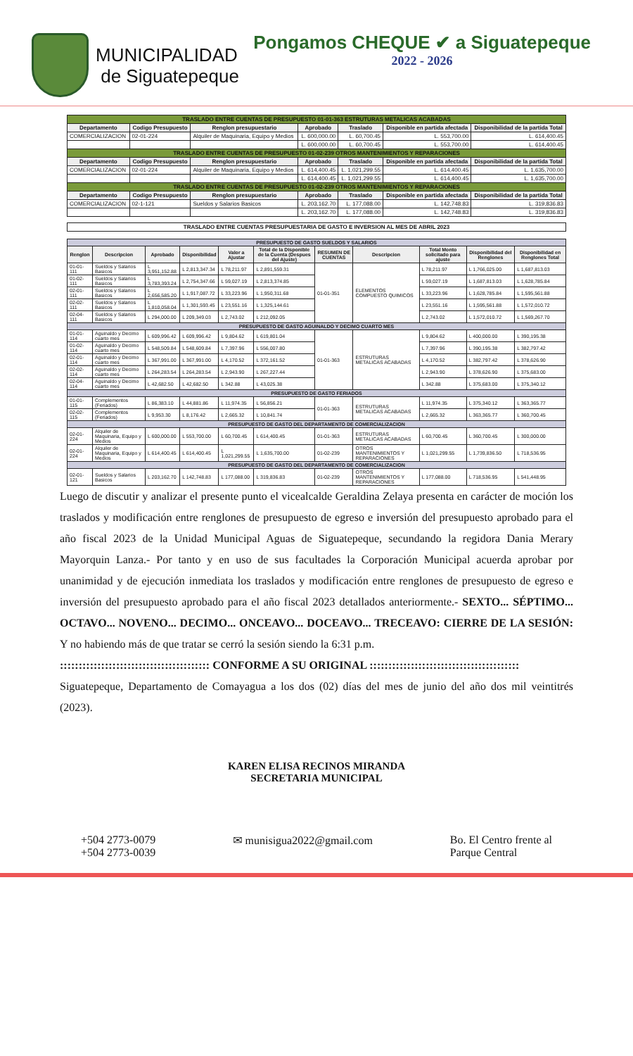MUNICIPALIDAD
de Siguatepeque
Pongamos CHEQUE ✔ a Siguatepeque
2022 - 2026
| TRASLADO ENTRE CUENTAS DE PRESUPUESTO 01-01-363 ESTRUTURAS METALICAS ACABADAS | | | | | | |
| Departamento | Codigo Presupuesto | Renglon presupuestario | Aprobado | Traslado | Disponible en partida afectada | Disponibilidad de la partida Total |
| COMERCIALIZACION | 02-01-224 | Alquiler de Maquinaria, Equipo y Medios | L. 600,000.00 | L. 60,700.45 | L. 553,700.00 | L. 614,400.45 |
| | | | L. 600,000.00 | L. 60,700.45 | L. 553,700.00 | L. 614,400.45 |
| TRASLADO ENTRE CUENTAS DE PRESUPUESTO 01-02-239 OTROS MANTENIMIENTOS Y REPARACIONES | | | | | | |
| Departamento | Codigo Presupuesto | Renglon presupuestario | Aprobado | Traslado | Disponible en partida afectada | Disponibilidad de la partida Total |
| COMERCIALIZACION | 02-01-224 | Alquiler de Maquinaria, Equipo y Medios | L. 614,400.45 | L. 1,021,299.55 | L. 614,400.45 | L. 1,635,700.00 |
| | | | L. 614,400.45 | L. 1,021,299.55 | L. 614,400.45 | L. 1,635,700.00 |
| TRASLADO ENTRE CUENTAS DE PRESUPUESTO 01-02-239 OTROS MANTENIMIENTOS Y REPARACIONES | | | | | | |
| Departamento | Codigo Presupuesto | Renglon presupuestario | Aprobado | Traslado | Disponible en partida afectada | Disponibilidad de la partida Total |
| COMERCIALIZACION | 02-1-121 | Sueldos y Salarios Basicos | L. 203,162.70 | L. 177,088.00 | L. 142,748.83 | L. 319,836.83 |
| | | | L. 203,162.70 | L. 177,088.00 | L. 142,748.83 | L. 319,836.83 |
| TRASLADO ENTRE CUENTAS PRESUPUESTARIA DE GASTO E INVERSION AL MES DE ABRIL 2023 |
| PRESUPUESTO DE GASTO SUELDOS Y SALARIOS | | | | | | | | | | |
| Renglon | Descripcion | Aprobado | Disponibilidad | Valor a Ajustar | Total de la Disponible de la Cuenta (Despues del Ajuste) | RESUMEN DE CUENTAS | Descripcion | Total Monto solicitado para ajuste | Disponibilidad del Renglones | Disponibilidad en Renglones Total |
| 01-01-111 | Sueldos y Salarios Basicos | L 3,951,152.88 | L 2,813,347.34 | L 78,211.97 | L 2,891,559.31 | 01-01-351 | ELEMENTOS COMPUESTO QUIMICOS | L 78,211.97 | L 1,766,025.00 | L 1,687,813.03 |
| 01-02-111 | Sueldos y Salarios Basicos | L 3,783,393.24 | L 2,754,347.66 | L 59,027.19 | L 2,813,374.85 | | | L 59,027.19 | L 1,687,813.03 | L 1,628,785.84 |
| 02-01-111 | Sueldos y Salarios Basicos | L 2,656,585.20 | L 1,917,087.72 | L 33,223.96 | L 1,950,311.68 | | | L 33,223.96 | L 1,628,785.84 | L 1,595,561.88 |
| 02-02-111 | Sueldos y Salarios Basicos | L 1,810,058.04 | L 1,301,593.45 | L 23,551.16 | L 1,325,144.61 | | | L 23,551.16 | L 1,595,561.88 | L 1,572,010.72 |
| 02-04-111 | Sueldos y Salarios Basicos | L 294,000.00 | L 209,349.03 | L 2,743.02 | L 212,092.05 | | | L 2,743.02 | L 1,572,010.72 | L 1,569,267.70 |
| PRESUPUESTO DE GASTO AGUINALDO Y DECIMO CUARTO MES | | | | | | | | | | |
| 01-01-114 | Aguinaldo y Decimo cuarto mes | L 609,996.42 | L 609,996.42 | L 9,804.62 | L 619,801.04 | 01-01-363 | ESTRUTURAS METALICAS ACABADAS | L 9,804.62 | L 400,000.00 | L 390,195.38 |
| 01-02-114 | Aguinaldo y Decimo cuarto mes | L 548,509.84 | L 548,609.84 | L 7,397.96 | L 556,007.80 | | | L 7,397.96 | L 390,195.38 | L 382,797.42 |
| 02-01-114 | Aguinaldo y Decimo cuarto mes | L 367,991.00 | L 367,991.00 | L 4,170.52 | L 372,161.52 | | | L 4,170.52 | L 382,797.42 | L 378,626.90 |
| 02-02-114 | Aguinaldo y Decimo cuarto mes | L 264,283.54 | L 264,283.54 | L 2,943.90 | L 267,227.44 | | | L 2,943.90 | L 378,626.90 | L 375,683.00 |
| 02-04-114 | Aguinaldo y Decimo cuarto mes | L 42,682.50 | L 42,682.50 | L 342.88 | L 43,025.38 | | | L 342.88 | L 375,683.00 | L 375,340.12 |
| PRESUPUESTO DE GASTO FERIADOS | | | | | | | | | | |
| 01-01-115 | Complementos (Feriados) | L 86,383.10 | L 44,881.86 | L 11,974.35 | L 56,856.21 | 01-01-363 | ESTRUTURAS METALICAS ACABADAS | L 11,974.35 | L 375,340.12 | L 363,365.77 |
| 02-02-115 | Complementos (Feriados) | L 9,953.30 | L 8,176.42 | L 2,665.32 | L 10,841.74 | | | L 2,665.32 | L 363,365.77 | L 360,700.45 |
| PRESUPUESTO DE GASTO DEL DEPARTAMENTO DE COMERCIALIZACION | | | | | | | | | | |
| 02-01-224 | Alquiler de Maquinaria, Equipo y Medios | L 600,000.00 | L 553,700.00 | L 60,700.45 | L 614,400.45 | 01-01-363 | ESTRUTURAS METALICAS ACABADAS | L 60,700.45 | L 360,700.45 | L 300,000.00 |
| 02-01-224 | Alquiler de Maquinaria, Equipo y Medios | L 614,400.45 | L 614,400.45 | L 1,021,299.55 | L 1,635,700.00 | 01-02-239 | OTROS MANTENIMIENTOS Y REPARACIONES | L 1,021,299.55 | L 1,739,836.50 | L 718,536.95 |
| PRESUPUESTO DE GASTO DEL DEPARTAMENTO DE COMERCIALIZACION | | | | | | | | | | |
| 02-01-121 | Sueldos y Salarios Basicos | L 203,162.70 | L 142,748.83 | L 177,088.00 | L 319,836.83 | 01-02-239 | OTROS MANTENIMIENTOS Y REPARACIONES | L 177,088.00 | L 718,536.95 | L 541,448.95 |
Luego de discutir y analizar el presente punto el vicealcalde Geraldina Zelaya presenta en carácter de moción los traslados y modificación entre renglones de presupuesto de egreso e inversión del presupuesto aprobado para el año fiscal 2023 de la Unidad Municipal Aguas de Siguatepeque, secundando la regidora Dania Merary Mayorquin Lanza.- Por tanto y en uso de sus facultades la Corporación Municipal acuerda aprobar por unanimidad y de ejecución inmediata los traslados y modificación entre renglones de presupuesto de egreso e inversión del presupuesto aprobado para el año fiscal 2023 detallados anteriormente.- SEXTO... SÉPTIMO... OCTAVO... NOVENO... DECIMO... ONCEAVO... DOCEAVO... TRECEAVO: CIERRE DE LA SESIÓN: Y no habiendo más de que tratar se cerró la sesión siendo la 6:31 p.m.
:::::::::::::::::::::::::::::::::::::::: CONFORME A SU ORIGINAL ::::::::::::::::::::::::::::::::::::::::
Siguatepeque, Departamento de Comayagua a los dos (02) días del mes de junio del año dos mil veintitrés (2023).
KAREN ELISA RECINOS MIRANDA
SECRETARIA MUNICIPAL
+504 2773-0079
+504 2773-0039
✉ munisigua2022@gmail.com Bo. El Centro frente al
Parque Central